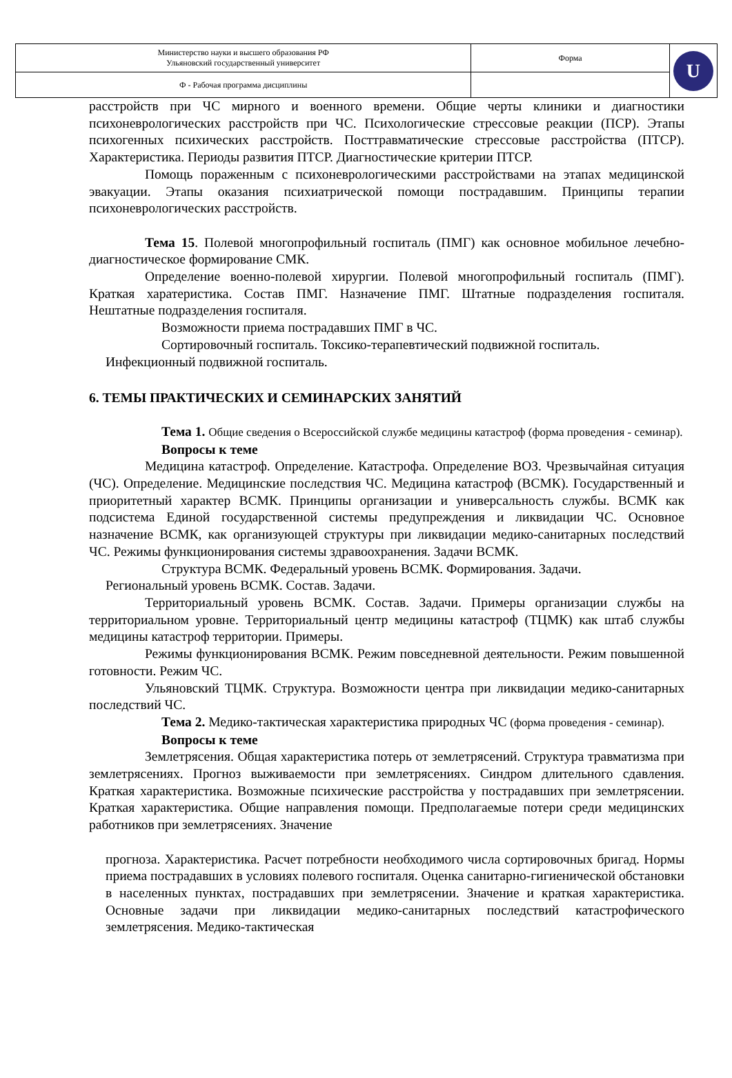| Министерство науки и высшего образования РФ Ульяновский государственный университет | Форма | U |
| Ф - Рабочая программа дисциплины | | |
расстройств при ЧС мирного и военного времени. Общие черты клиники и диагностики психоневрологических расстройств при ЧС. Психологические стрессовые реакции (ПСР). Этапы психогенных психических расстройств. Посттравматические стрессовые расстройства (ПТСР). Характеристика. Периоды развития ПТСР. Диагностические критерии ПТСР.
Помощь пораженным с психоневрологическими расстройствами на этапах медицинской эвакуации. Этапы оказания психиатрической помощи пострадавшим. Принципы терапии психоневрологических расстройств.
Тема 15. Полевой многопрофильный госпиталь (ПМГ) как основное мобильное лечебно-диагностическое формирование СМК.
Определение военно-полевой хирургии. Полевой многопрофильный госпиталь (ПМГ). Краткая харатеристика. Состав ПМГ. Назначение ПМГ. Штатные подразделения госпиталя. Нештатные подразделения госпиталя.
Возможности приема пострадавших ПМГ в ЧС.
Сортировочный госпиталь. Токсико-терапевтический подвижной госпиталь.
Инфекционный подвижной госпиталь.
6. ТЕМЫ ПРАКТИЧЕСКИХ И СЕМИНАРСКИХ ЗАНЯТИЙ
Тема 1. Общие сведения о Всероссийской службе медицины катастроф (форма проведения - семинар).
Вопросы к теме
Медицина катастроф. Определение. Катастрофа. Определение ВОЗ. Чрезвычайная ситуация (ЧС). Определение. Медицинские последствия ЧС. Медицина катастроф (ВСМК). Государственный и приоритетный характер ВСМК. Принципы организации и универсальность службы. ВСМК как подсистема Единой государственной системы предупреждения и ликвидации ЧС. Основное назначение ВСМК, как организующей структуры при ликвидации медико-санитарных последствий ЧС. Режимы функционирования системы здравоохранения. Задачи ВСМК.
Структура ВСМК. Федеральный уровень ВСМК. Формирования. Задачи.
Региональный уровень ВСМК. Состав. Задачи.
Территориальный уровень ВСМК. Состав. Задачи. Примеры организации службы на территориальном уровне. Территориальный центр медицины катастроф (ТЦМК) как штаб службы медицины катастроф территории. Примеры.
Режимы функционирования ВСМК. Режим повседневной деятельности. Режим повышенной готовности. Режим ЧС.
Ульяновский ТЦМК. Структура. Возможности центра при ликвидации медико-санитарных последствий ЧС.
Тема 2. Медико-тактическая характеристика природных ЧС (форма проведения - семинар).
Вопросы к теме
Землетрясения. Общая характеристика потерь от землетрясений. Структура травматизма при землетрясениях. Прогноз выживаемости при землетрясениях. Синдром длительного сдавления. Краткая характеристика. Возможные психические расстройства у пострадавших при землетрясении. Краткая характеристика. Общие направления помощи. Предполагаемые потери среди медицинских работников при землетрясениях. Значение
прогноза. Характеристика. Расчет потребности необходимого числа сортировочных бригад. Нормы приема пострадавших в условиях полевого госпиталя. Оценка санитарно-гигиенической обстановки в населенных пунктах, пострадавших при землетрясении. Значение и краткая характеристика. Основные задачи при ликвидации медико-санитарных последствий катастрофического землетрясения. Медико-тактическая